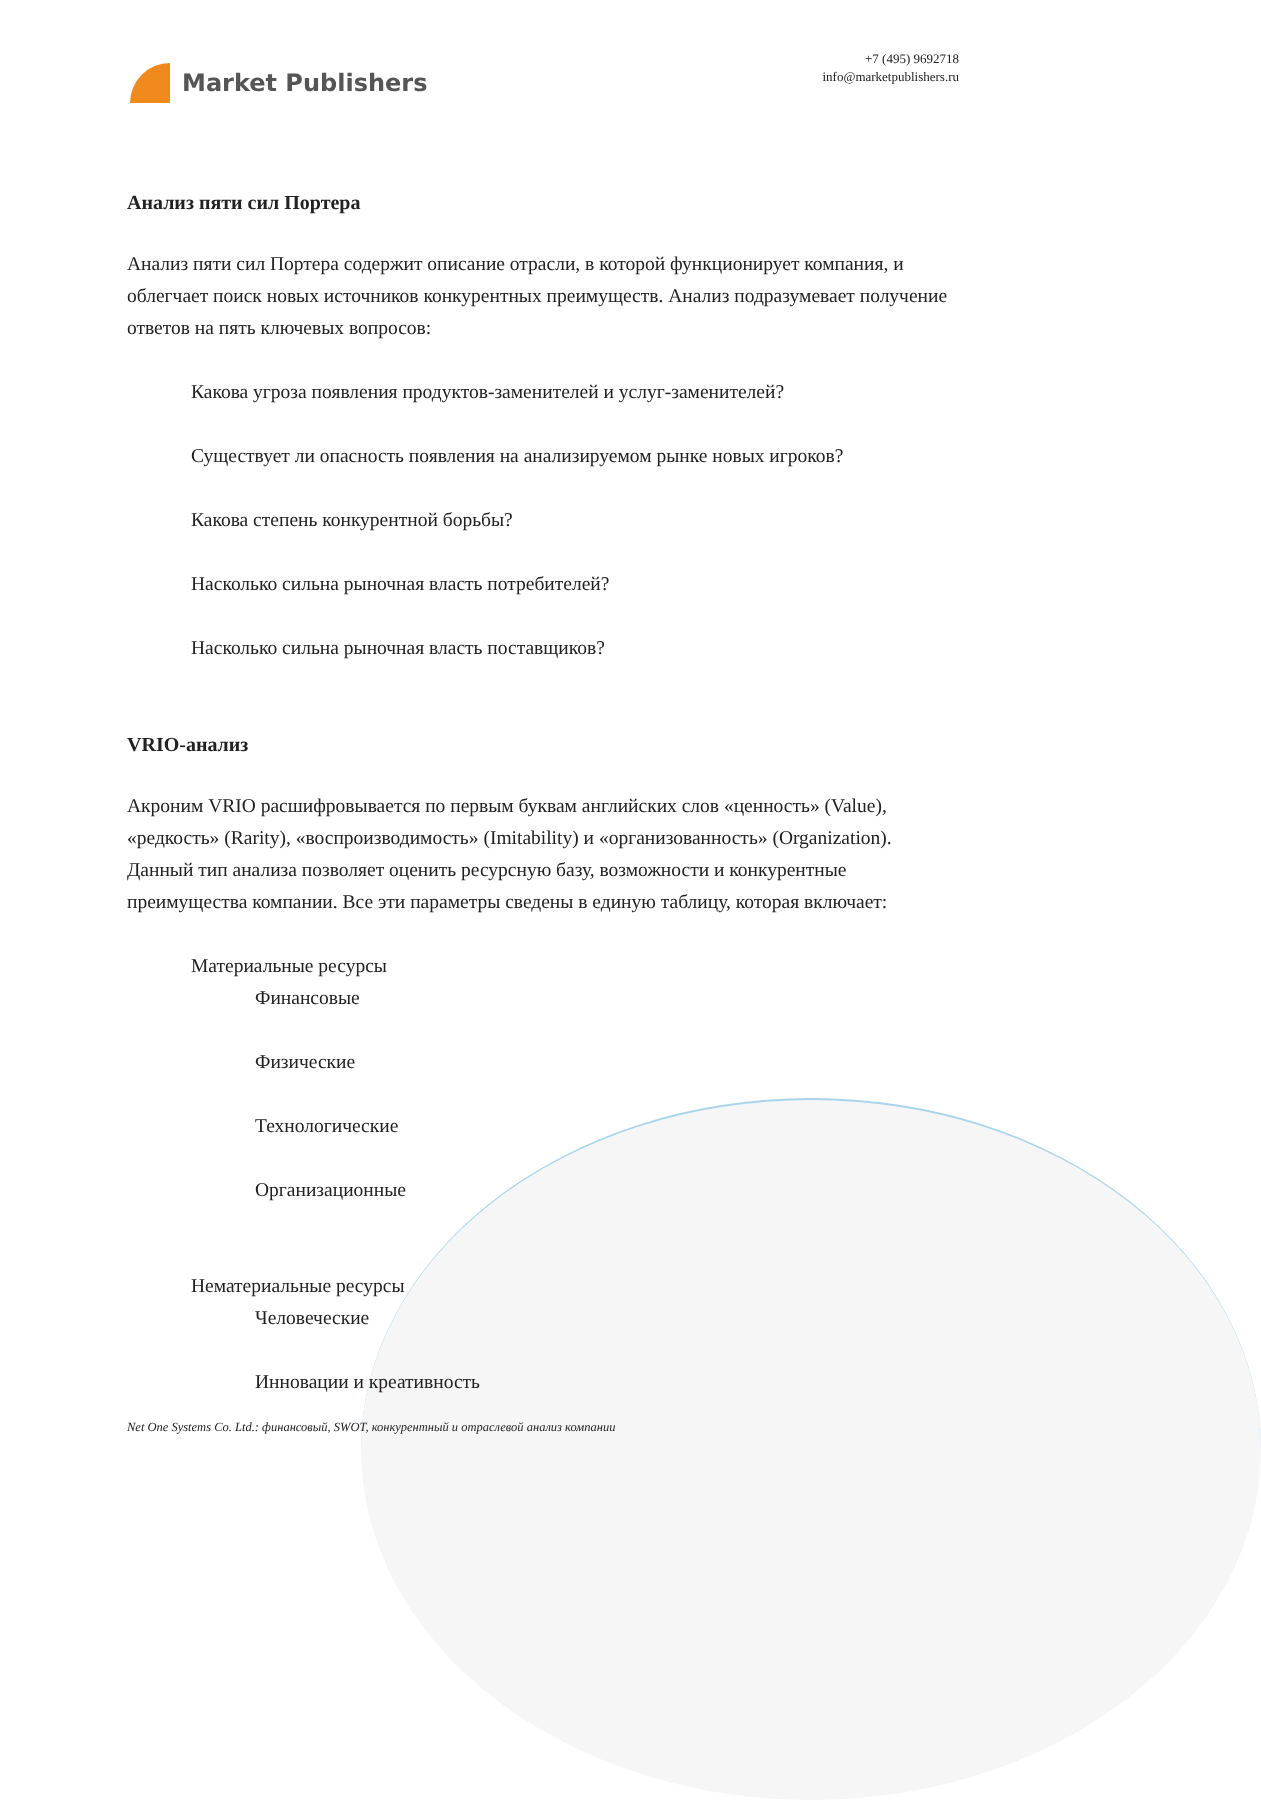Market Publishers
+7 (495) 9692718
info@marketpublishers.ru
Анализ пяти сил Портера
Анализ пяти сил Портера содержит описание отрасли, в которой функционирует компания, и облегчает поиск новых источников конкурентных преимуществ. Анализ подразумевает получение ответов на пять ключевых вопросов:
Какова угроза появления продуктов-заменителей и услуг-заменителей?
Существует ли опасность появления на анализируемом рынке новых игроков?
Какова степень конкурентной борьбы?
Насколько сильна рыночная власть потребителей?
Насколько сильна рыночная власть поставщиков?
VRIO-анализ
Акроним VRIO расшифровывается по первым буквам английских слов «ценность» (Value), «редкость» (Rarity), «воспроизводимость» (Imitability) и «организованность» (Organization). Данный тип анализа позволяет оценить ресурсную базу, возможности и конкурентные преимущества компании. Все эти параметры сведены в единую таблицу, которая включает:
Материальные ресурсы
Финансовые
Физические
Технологические
Организационные
Нематериальные ресурсы
Человеческие
Инновации и креативность
Net One Systems Co. Ltd.: финансовый, SWOT, конкурентный и отраслевой анализ компании